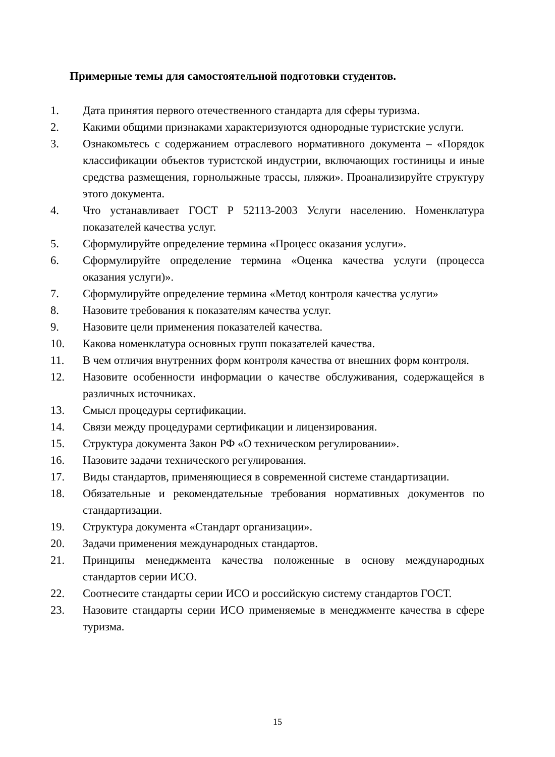Примерные темы для самостоятельной подготовки студентов.
1. Дата принятия первого отечественного стандарта для сферы туризма.
2. Какими общими признаками характеризуются однородные туристские услуги.
3. Ознакомьтесь с содержанием отраслевого нормативного документа – «Порядок классификации объектов туристской индустрии, включающих гостиницы и иные средства размещения, горнолыжные трассы, пляжи». Проанализируйте структуру этого документа.
4. Что устанавливает ГОСТ Р 52113-2003 Услуги населению. Номенклатура показателей качества услуг.
5. Сформулируйте определение термина «Процесс оказания услуги».
6. Сформулируйте определение термина «Оценка качества услуги (процесса оказания услуги)».
7. Сформулируйте определение термина «Метод контроля качества услуги»
8. Назовите требования к показателям качества услуг.
9. Назовите цели применения показателей качества.
10. Какова номенклатура основных групп показателей качества.
11. В чем отличия внутренних форм контроля качества от внешних форм контроля.
12. Назовите особенности информации о качестве обслуживания, содержащейся в различных источниках.
13. Смысл процедуры сертификации.
14. Связи между процедурами сертификации и лицензирования.
15. Структура документа Закон РФ «О техническом регулировании».
16. Назовите задачи технического регулирования.
17. Виды стандартов, применяющиеся в современной системе стандартизации.
18. Обязательные и рекомендательные требования нормативных документов по стандартизации.
19. Структура документа «Стандарт организации».
20. Задачи применения международных стандартов.
21. Принципы менеджмента качества положенные в основу международных стандартов серии ИСО.
22. Соотнесите стандарты серии ИСО и российскую систему стандартов ГОСТ.
23. Назовите стандарты серии ИСО применяемые в менеджменте качества в сфере туризма.
15